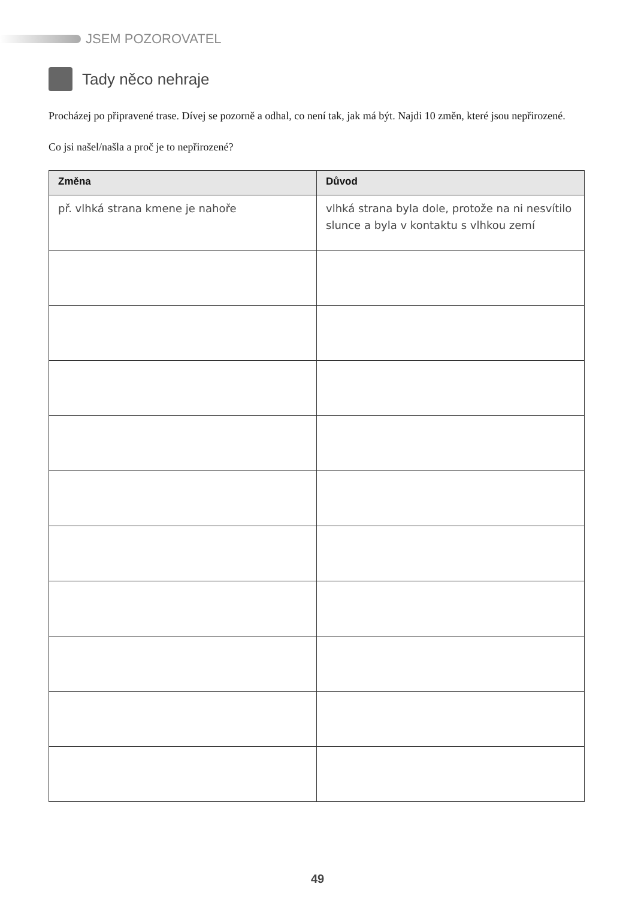JSEM POZOROVATEL
Tady něco nehraje
Procházej po připravené trase. Dívej se pozorně a odhal, co není tak, jak má být. Najdi 10 změn, které jsou nepřirozené.
Co jsi našel/našla a proč je to nepřirozené?
| Změna | Důvod |
| --- | --- |
| př. vlhká strana kmene je nahoře | vlhká strana byla dole, protože na ni nesvítilo slunce a byla v kontaktu s vlhkou zemí |
49